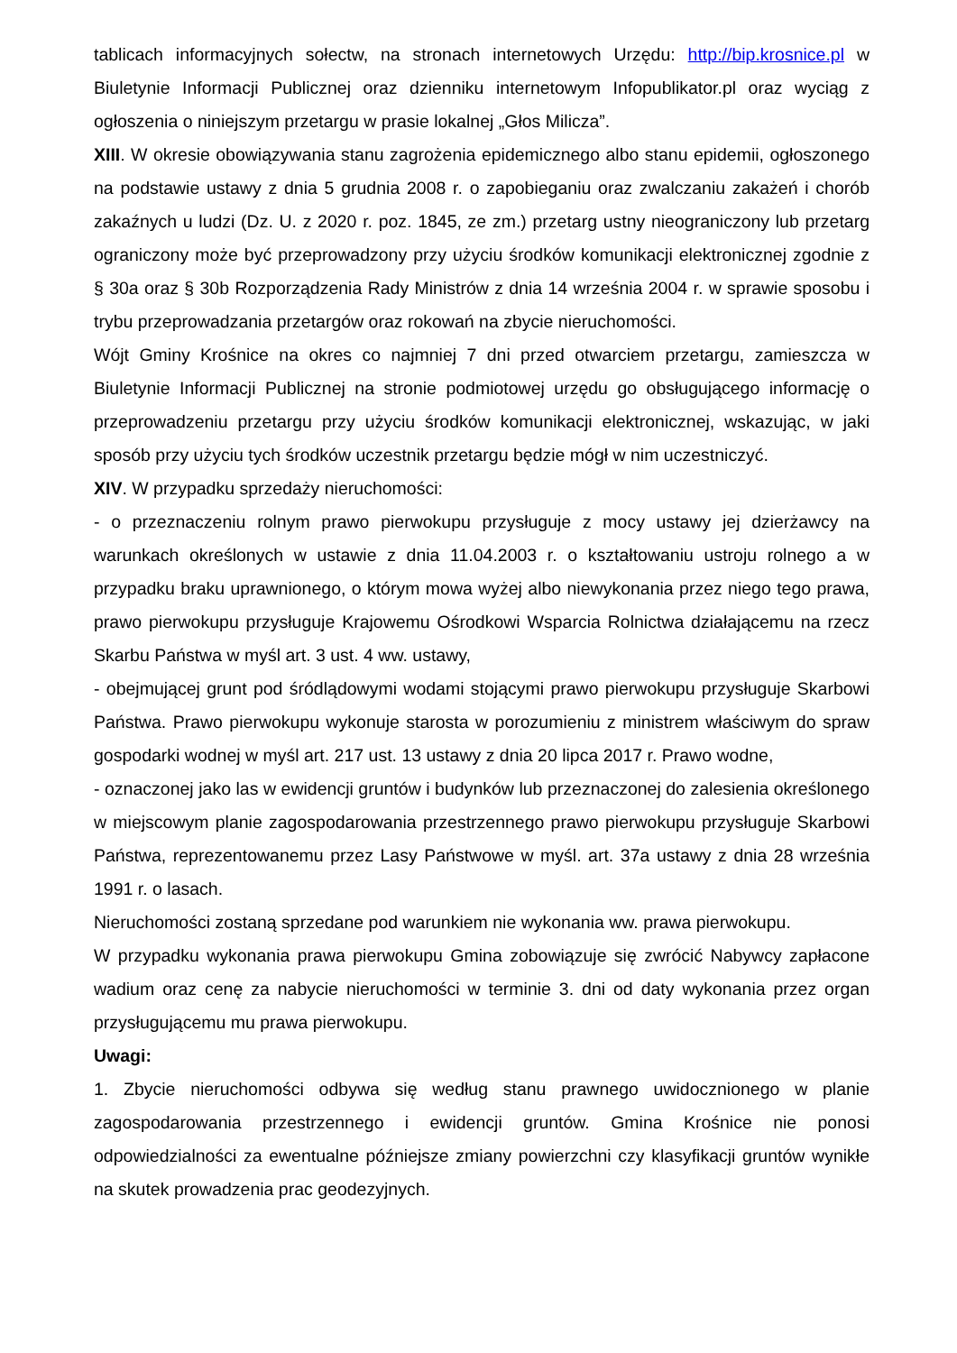tablicach informacyjnych sołectw, na stronach internetowych Urzędu: http://bip.krosnice.pl w Biuletynie Informacji Publicznej oraz dzienniku internetowym Infopublikator.pl oraz wyciąg z ogłoszenia o niniejszym przetargu w prasie lokalnej „Głos Milicza”.
XIII. W okresie obowiązywania stanu zagrożenia epidemicznego albo stanu epidemii, ogłoszonego na podstawie ustawy z dnia 5 grudnia 2008 r. o zapobieganiu oraz zwalczaniu zakażeń i chorób zakaźnych u ludzi (Dz. U. z 2020 r. poz. 1845, ze zm.) przetarg ustny nieograniczony lub przetarg ograniczony może być przeprowadzony przy użyciu środków komunikacji elektronicznej zgodnie z § 30a oraz § 30b Rozporządzenia Rady Ministrów z dnia 14 września 2004 r. w sprawie sposobu i trybu przeprowadzania przetargów oraz rokowań na zbycie nieruchomości.
Wójt Gminy Krośnice na okres co najmniej 7 dni przed otwarciem przetargu, zamieszcza w Biuletynie Informacji Publicznej na stronie podmiotowej urzędu go obsługującego informację o przeprowadzeniu przetargu przy użyciu środków komunikacji elektronicznej, wskazując, w jaki sposób przy użyciu tych środków uczestnik przetargu będzie mógł w nim uczestniczyć.
XIV. W przypadku sprzedaży nieruchomości:
- o przeznaczeniu rolnym prawo pierwokupu przysługuje z mocy ustawy jej dzierżawcy na warunkach określonych w ustawie z dnia 11.04.2003 r. o kształtowaniu ustroju rolnego a w przypadku braku uprawnionego, o którym mowa wyżej albo niewykonania przez niego tego prawa, prawo pierwokupu przysługuje Krajowemu Ośrodkowi Wsparcia Rolnictwa działającemu na rzecz Skarbu Państwa w myśl art. 3 ust. 4 ww. ustawy,
- obejmującej grunt pod śródlądowymi wodami stojącymi prawo pierwokupu przysługuje Skarbowi Państwa. Prawo pierwokupu wykonuje starosta w porozumieniu z ministrem właściwym do spraw gospodarki wodnej w myśl art. 217 ust. 13 ustawy z dnia 20 lipca 2017 r. Prawo wodne,
- oznaczonej jako las w ewidencji gruntów i budynków lub przeznaczonej do zalesienia określonego w miejscowym planie zagospodarowania przestrzennego prawo pierwokupu przysługuje Skarbowi Państwa, reprezentowanemu przez Lasy Państwowe w myśl. art. 37a ustawy z dnia 28 września 1991 r. o lasach.
Nieruchomości zostaną sprzedane pod warunkiem nie wykonania ww. prawa pierwokupu.
W przypadku wykonania prawa pierwokupu Gmina zobowiązuje się zwrócić Nabywcy zapłacone wadium oraz cenę za nabycie nieruchomości w terminie 3. dni od daty wykonania przez organ przysługującemu mu prawa pierwokupu.
Uwagi:
1. Zbycie nieruchomości odbywa się według stanu prawnego uwidocznionego w planie zagospodarowania przestrzennego i ewidencji gruntów. Gmina Krośnice nie ponosi odpowiedzialności za ewentualne późniejsze zmiany powierzchni czy klasyfikacji gruntów wynikłe na skutek prowadzenia prac geodezyjnych.